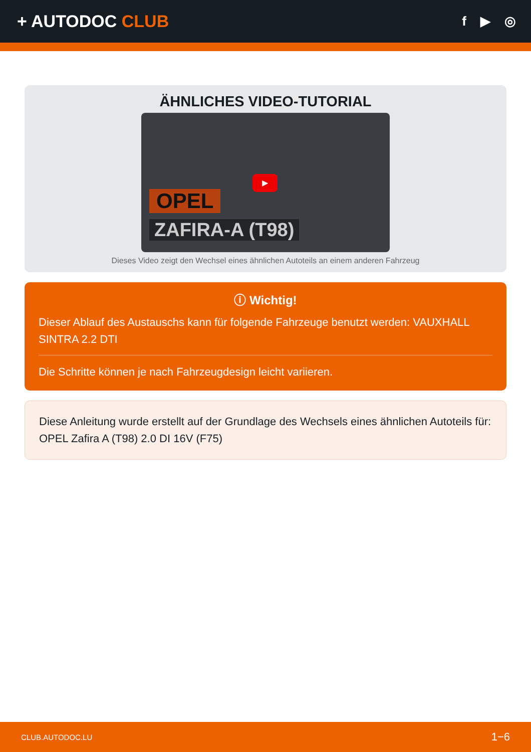+ AUTODOC CLUB
f ▶ ◎
ÄHNLICHES VIDEO-TUTORIAL
▶
OPEL
ZAFIRA-A (T98)
Dieses Video zeigt den Wechsel eines ähnlichen Autoteils an einem anderen Fahrzeug
ⓘ Wichtig!
Dieser Ablauf des Austauschs kann für folgende Fahrzeuge benutzt werden: VAUXHALL SINTRA 2.2 DTI
Die Schritte können je nach Fahrzeugdesign leicht variieren.
Diese Anleitung wurde erstellt auf der Grundlage des Wechsels eines ähnlichen Autoteils für: OPEL Zafira A (T98) 2.0 DI 16V (F75)
CLUB.AUTODOC.LU 1−6